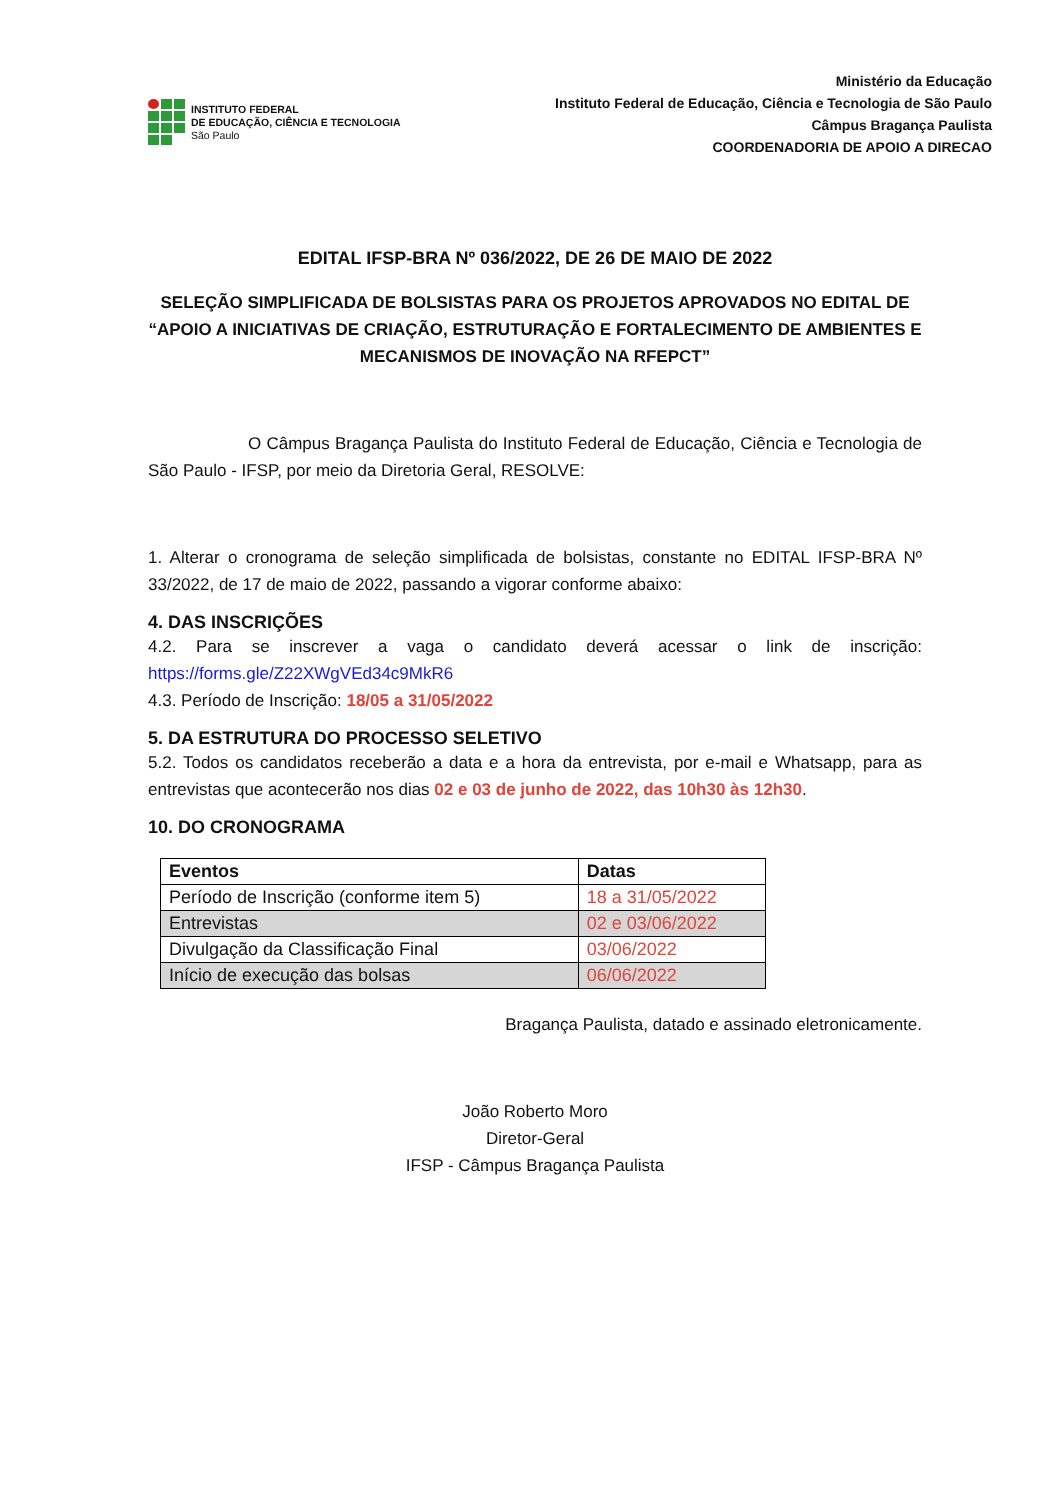INSTITUTO FEDERAL
DE EDUCAÇÃO, CIÊNCIA E TECNOLOGIA
São Paulo
Ministério da Educação
Instituto Federal de Educação, Ciência e Tecnologia de São Paulo
Câmpus Bragança Paulista
COORDENADORIA DE APOIO A DIRECAO
EDITAL IFSP-BRA Nº 036/2022, DE 26 DE MAIO DE 2022
SELEÇÃO SIMPLIFICADA DE BOLSISTAS PARA OS PROJETOS APROVADOS NO EDITAL DE “APOIO A INICIATIVAS DE CRIAÇÃO, ESTRUTURAÇÃO E FORTALECIMENTO DE AMBIENTES E MECANISMOS DE INOVAÇÃO NA RFEPCT”
O Câmpus Bragança Paulista do Instituto Federal de Educação, Ciência e Tecnologia de São Paulo - IFSP, por meio da Diretoria Geral, RESOLVE:
1. Alterar o cronograma de seleção simplificada de bolsistas, constante no EDITAL IFSP-BRA Nº 33/2022, de 17 de maio de 2022, passando a vigorar conforme abaixo:
4. DAS INSCRIÇÕES
4.2. Para se inscrever a vaga o candidato deverá acessar o link de inscrição: https://forms.gle/Z22XWgVEd34c9MkR6
4.3. Período de Inscrição: 18/05 a 31/05/2022
5. DA ESTRUTURA DO PROCESSO SELETIVO
5.2. Todos os candidatos receberão a data e a hora da entrevista, por e-mail e Whatsapp, para as entrevistas que acontecerão nos dias 02 e 03 de junho de 2022, das 10h30 às 12h30.
10. DO CRONOGRAMA
| Eventos | Datas |
| --- | --- |
| Período de Inscrição (conforme item 5) | 18 a 31/05/2022 |
| Entrevistas | 02 e 03/06/2022 |
| Divulgação da Classificação Final | 03/06/2022 |
| Início de execução das bolsas | 06/06/2022 |
Bragança Paulista, datado e assinado eletronicamente.
João Roberto Moro
Diretor-Geral
IFSP - Câmpus Bragança Paulista